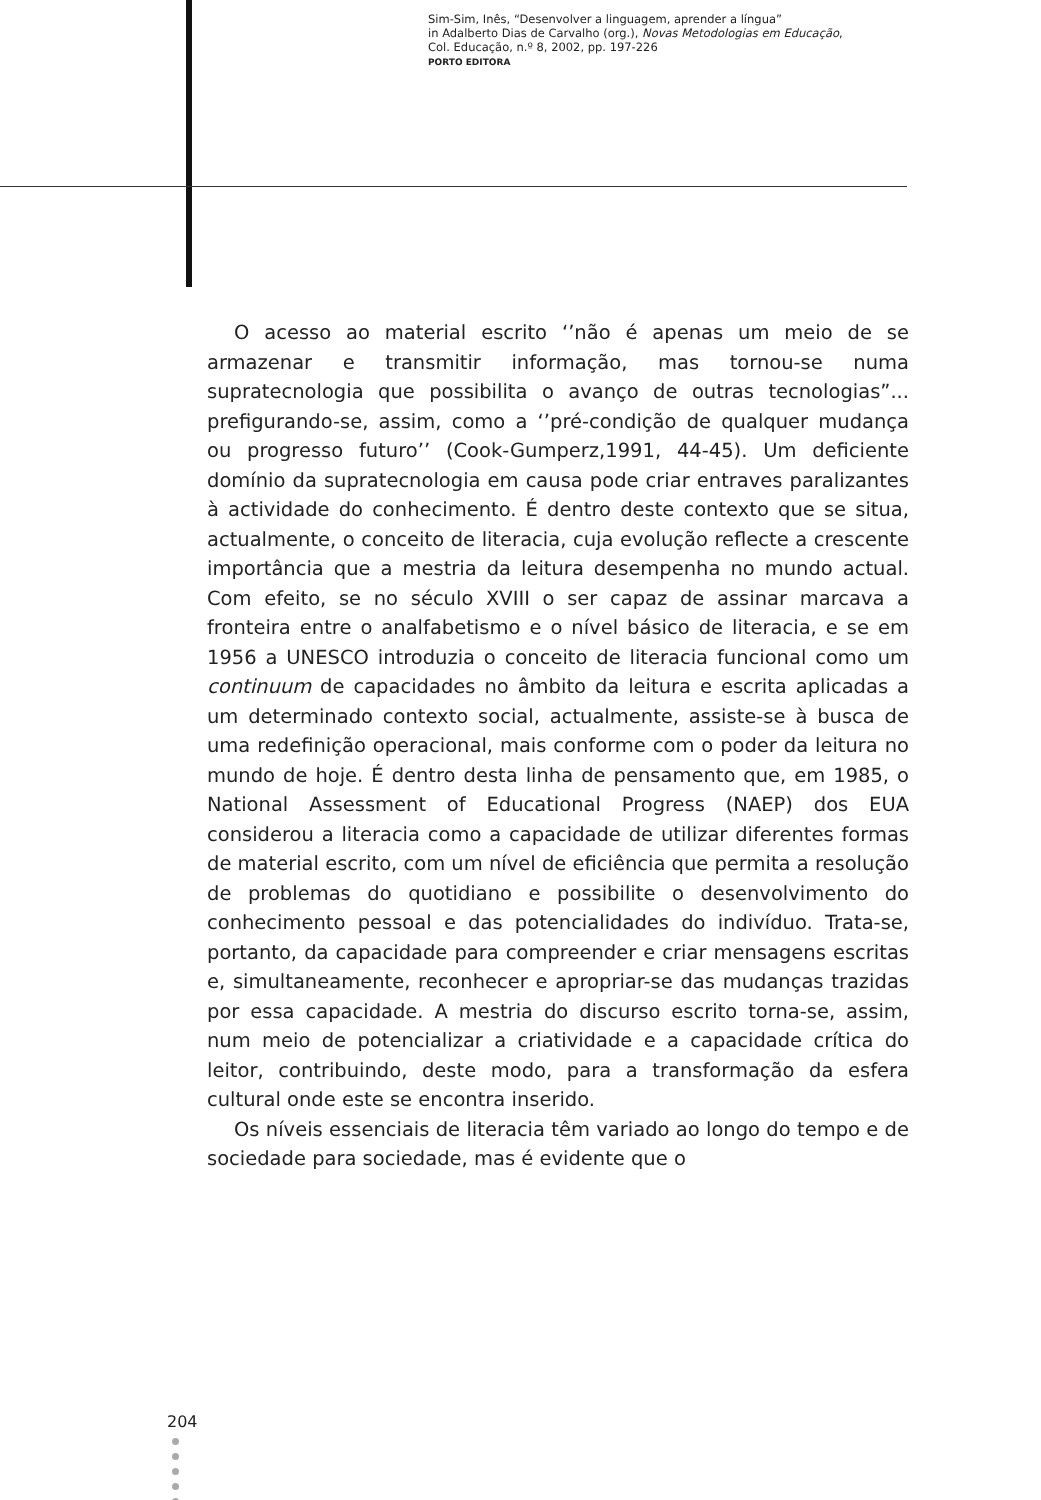Sim-Sim, Inês, “Desenvolver a linguagem, aprender a língua”
in Adalberto Dias de Carvalho (org.), Novas Metodologias em Educação,
Col. Educação, n.º 8, 2002, pp. 197-226
PORTO EDITORA
O acesso ao material escrito ‘’não é apenas um meio de se armazenar e transmitir informação, mas tornou-se numa supratecnologia que possibilita o avanço de outras tecnologias”... prefigurando-se, assim, como a ‘’pré-condição de qualquer mudança ou progresso futuro’’ (Cook-Gumperz,1991, 44-45). Um deficiente domínio da supratecnologia em causa pode criar entraves paralizantes à actividade do conhecimento. É dentro deste contexto que se situa, actualmente, o conceito de literacia, cuja evolução reflecte a crescente importância que a mestria da leitura desempenha no mundo actual. Com efeito, se no século XVIII o ser capaz de assinar marcava a fronteira entre o analfabetismo e o nível básico de literacia, e se em 1956 a UNESCO introduzia o conceito de literacia funcional como um continuum de capacidades no âmbito da leitura e escrita aplicadas a um determinado contexto social, actualmente, assiste-se à busca de uma redefinição operacional, mais conforme com o poder da leitura no mundo de hoje. É dentro desta linha de pensamento que, em 1985, o National Assessment of Educational Progress (NAEP) dos EUA considerou a literacia como a capacidade de utilizar diferentes formas de material escrito, com um nível de eficiência que permita a resolução de problemas do quotidiano e possibilite o desenvolvimento do conhecimento pessoal e das potencialidades do indivíduo. Trata-se, portanto, da capacidade para compreender e criar mensagens escritas e, simultaneamente, reconhecer e apropriar-se das mudanças trazidas por essa capacidade. A mestria do discurso escrito torna-se, assim, num meio de potencializar a criatividade e a capacidade crítica do leitor, contribuindo, deste modo, para a transformação da esfera cultural onde este se encontra inserido.
Os níveis essenciais de literacia têm variado ao longo do tempo e de sociedade para sociedade, mas é evidente que o
204